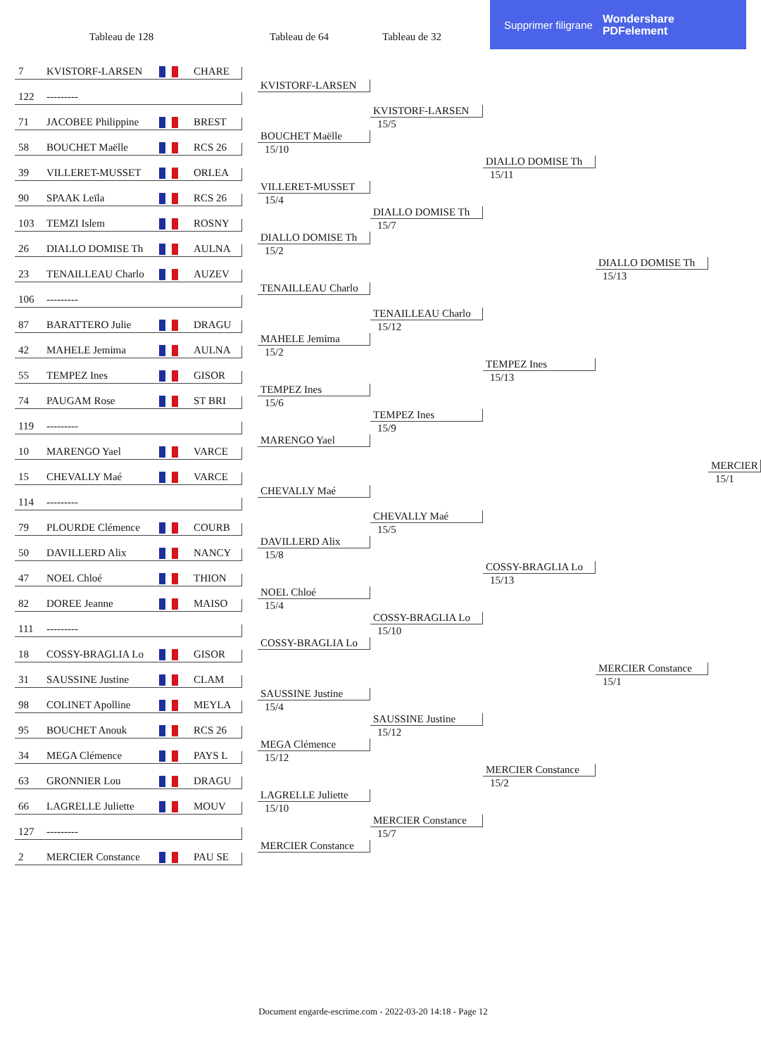Tableau de 128
Tableau de 64
Tableau de 32
Supprimer filigrane Wondershare
PDFelement
7 KVISTORF-LARSEN CHARE
KVISTORF-LARSEN
122 ---------
KVISTORF-LARSEN
71 JACOBEE Philippine BREST
15/5
BOUCHET Maëlle
58 BOUCHET Maëlle RCS 26
15/10
DIALLO DOMISE Th
39 VILLERET-MUSSET ORLEA
15/11
VILLERET-MUSSET
90 SPAAK Leïla RCS 26
15/4
DIALLO DOMISE Th
103 TEMZI Islem ROSNY
15/7
DIALLO DOMISE Th
26 DIALLO DOMISE Th AULNA
15/2
DIALLO DOMISE Th
23 TENAILLEAU Charlo AUZEV
15/13
TENAILLEAU Charlo
106 ---------
TENAILLEAU Charlo
87 BARATTERO Julie DRAGU
15/12
MAHELE Jemima
42 MAHELE Jemima AULNA
15/2
TEMPEZ Ines
55 TEMPEZ Ines GISOR
15/13
TEMPEZ Ines
74 PAUGAM Rose ST BRI
15/6
TEMPEZ Ines
119 ---------
15/9
MARENGO Yael
10 MARENGO Yael VARCE
MERCIER
15 CHEVALLY Maé VARCE
15/1
CHEVALLY Maé
114 ---------
CHEVALLY Maé
79 PLOURDE Clémence COURB
15/5
DAVILLERD Alix
50 DAVILLERD Alix NANCY
15/8
COSSY-BRAGLIA Lo
47 NOEL Chloé THION
15/13
NOEL Chloé
82 DOREE Jeanne MAISO
15/4
COSSY-BRAGLIA Lo
111 ---------
15/10
COSSY-BRAGLIA Lo
18 COSSY-BRAGLIA Lo GISOR
MERCIER Constance
31 SAUSSINE Justine CLAM
15/1
SAUSSINE Justine
98 COLINET Apolline MEYLA
15/4
SAUSSINE Justine
95 BOUCHET Anouk RCS 26
15/12
MEGA Clémence
34 MEGA Clémence PAYS L
15/12
MERCIER Constance
63 GRONNIER Lou DRAGU
15/2
LAGRELLE Juliette
66 LAGRELLE Juliette MOUV
15/10
MERCIER Constance
127 ---------
15/7
MERCIER Constance
2 MERCIER Constance PAU SE
Document engarde-escrime.com - 2022-03-20 14:18 - Page 12